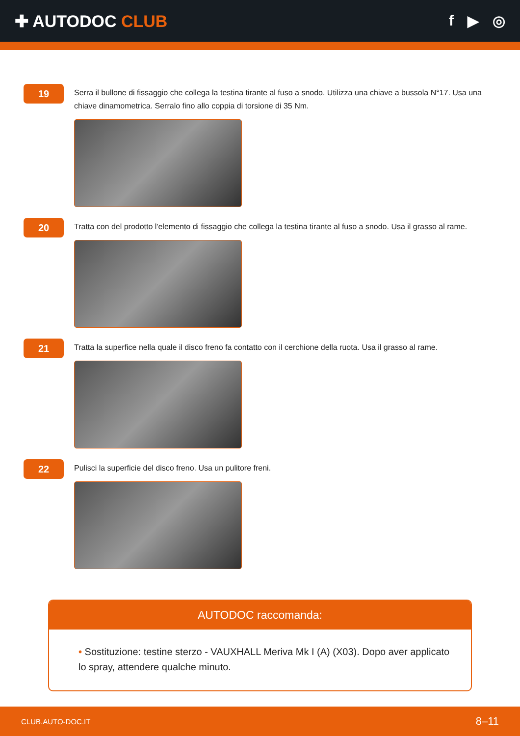✚ AUTODOC CLUB f ▶ ◎
19
Serra il bullone di fissaggio che collega la testina tirante al fuso a snodo. Utilizza una chiave a bussola N°17. Usa una chiave dinamometrica. Serralo fino allo coppia di torsione di 35 Nm.
20
Tratta con del prodotto l'elemento di fissaggio che collega la testina tirante al fuso a snodo. Usa il grasso al rame.
21
Tratta la superfice nella quale il disco freno fa contatto con il cerchione della ruota. Usa il grasso al rame.
22
Pulisci la superficie del disco freno. Usa un pulitore freni.
AUTODOC raccomanda:
• Sostituzione: testine sterzo - VAUXHALL Meriva Mk I (A) (X03). Dopo aver applicato lo spray, attendere qualche minuto.
CLUB.AUTO-DOC.IT 8–11